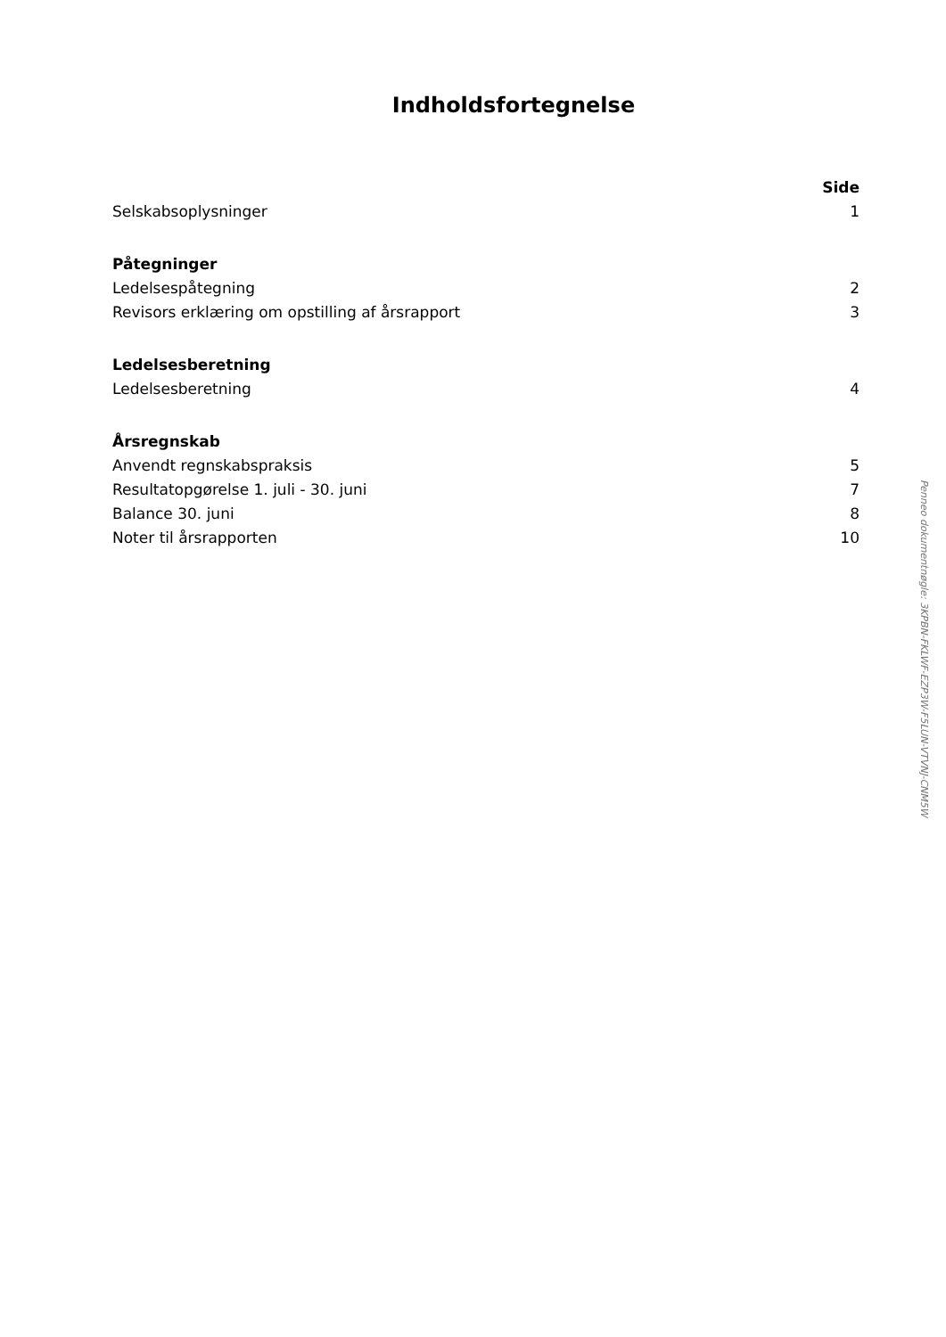Indholdsfortegnelse
| | Side |
| --- | --- |
| Selskabsoplysninger | 1 |
| Påtegninger | |
| Ledelsespåtegning | 2 |
| Revisors erklæring om opstilling af årsrapport | 3 |
| Ledelsesberetning | |
| Ledelsesberetning | 4 |
| Årsregnskab | |
| Anvendt regnskabspraksis | 5 |
| Resultatopgørelse 1. juli - 30. juni | 7 |
| Balance 30. juni | 8 |
| Noter til årsrapporten | 10 |
Penneo dokumentnøgle: 3KPBN-FKLWF-EZP3W-F5LUN-VTVNJ-CNM5W